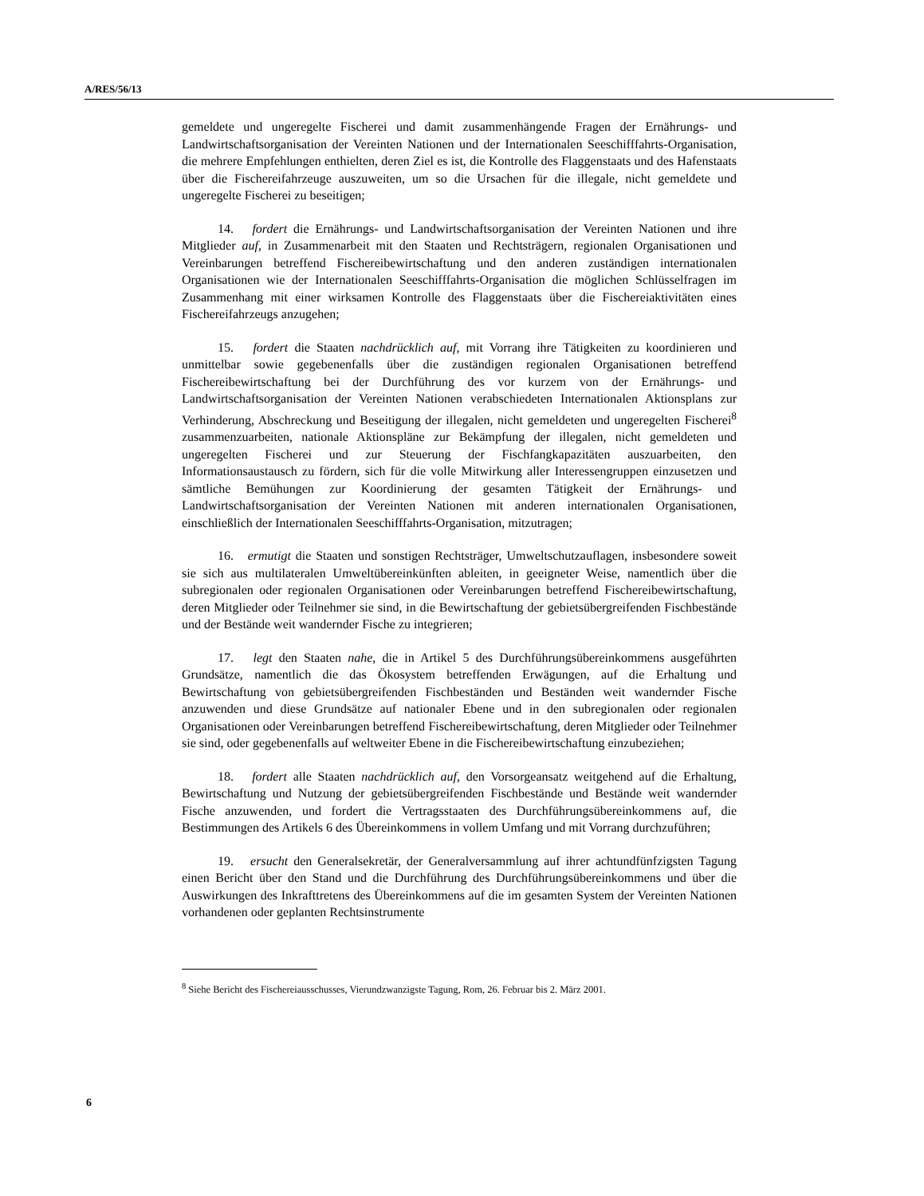A/RES/56/13
gemeldete und ungeregelte Fischerei und damit zusammenhängende Fragen der Ernährungs- und Landwirtschaftsorganisation der Vereinten Nationen und der Internationalen Seeschifffahrts-Organisation, die mehrere Empfehlungen enthielten, deren Ziel es ist, die Kontrolle des Flaggenstaats und des Hafenstaats über die Fischereifahrzeuge auszuweiten, um so die Ursachen für die illegale, nicht gemeldete und ungeregelte Fischerei zu beseitigen;
14. fordert die Ernährungs- und Landwirtschaftsorganisation der Vereinten Nationen und ihre Mitglieder auf, in Zusammenarbeit mit den Staaten und Rechtsträgern, regionalen Organisationen und Vereinbarungen betreffend Fischereibewirtschaftung und den anderen zuständigen internationalen Organisationen wie der Internationalen Seeschifffahrts-Organisation die möglichen Schlüsselfragen im Zusammenhang mit einer wirksamen Kontrolle des Flaggenstaats über die Fischereiaktivitäten eines Fischereifahrzeugs anzugehen;
15. fordert die Staaten nachdrücklich auf, mit Vorrang ihre Tätigkeiten zu koordinieren und unmittelbar sowie gegebenenfalls über die zuständigen regionalen Organisationen betreffend Fischereibewirtschaftung bei der Durchführung des vor kurzem von der Ernährungs- und Landwirtschaftsorganisation der Vereinten Nationen verabschiedeten Internationalen Aktionsplans zur Verhinderung, Abschreckung und Beseitigung der illegalen, nicht gemeldeten und ungeregelten Fischerei<sup>8</sup> zusammenzuarbeiten, nationale Aktionspläne zur Bekämpfung der illegalen, nicht gemeldeten und ungeregelten Fischerei und zur Steuerung der Fischfangkapazitäten auszuarbeiten, den Informationsaustausch zu fördern, sich für die volle Mitwirkung aller Interessengruppen einzusetzen und sämtliche Bemühungen zur Koordinierung der gesamten Tätigkeit der Ernährungs- und Landwirtschaftsorganisation der Vereinten Nationen mit anderen internationalen Organisationen, einschließlich der Internationalen Seeschifffahrts-Organisation, mitzutragen;
16. ermutigt die Staaten und sonstigen Rechtsträger, Umweltschutzauflagen, insbesondere soweit sie sich aus multilateralen Umweltübereinkünften ableiten, in geeigneter Weise, namentlich über die subregionalen oder regionalen Organisationen oder Vereinbarungen betreffend Fischereibewirtschaftung, deren Mitglieder oder Teilnehmer sie sind, in die Bewirtschaftung der gebietsübergreifenden Fischbestände und der Bestände weit wandernder Fische zu integrieren;
17. legt den Staaten nahe, die in Artikel 5 des Durchführungsübereinkommens ausgeführten Grundsätze, namentlich die das Ökosystem betreffenden Erwägungen, auf die Erhaltung und Bewirtschaftung von gebietsübergreifenden Fischbeständen und Beständen weit wandernder Fische anzuwenden und diese Grundsätze auf nationaler Ebene und in den subregionalen oder regionalen Organisationen oder Vereinbarungen betreffend Fischereibewirtschaftung, deren Mitglieder oder Teilnehmer sie sind, oder gegebenenfalls auf weltweiter Ebene in die Fischereibewirtschaftung einzubeziehen;
18. fordert alle Staaten nachdrücklich auf, den Vorsorgeansatz weitgehend auf die Erhaltung, Bewirtschaftung und Nutzung der gebietsübergreifenden Fischbestände und Bestände weit wandernder Fische anzuwenden, und fordert die Vertragsstaaten des Durchführungsübereinkommens auf, die Bestimmungen des Artikels 6 des Übereinkommens in vollem Umfang und mit Vorrang durchzuführen;
19. ersucht den Generalsekretär, der Generalversammlung auf ihrer achtundfünfzigsten Tagung einen Bericht über den Stand und die Durchführung des Durchführungsübereinkommens und über die Auswirkungen des Inkrafttretens des Übereinkommens auf die im gesamten System der Vereinten Nationen vorhandenen oder geplanten Rechtsinstrumente
<sup>8</sup> Siehe Bericht des Fischereiausschusses, Vierundzwanzigste Tagung, Rom, 26. Februar bis 2. März 2001.
6